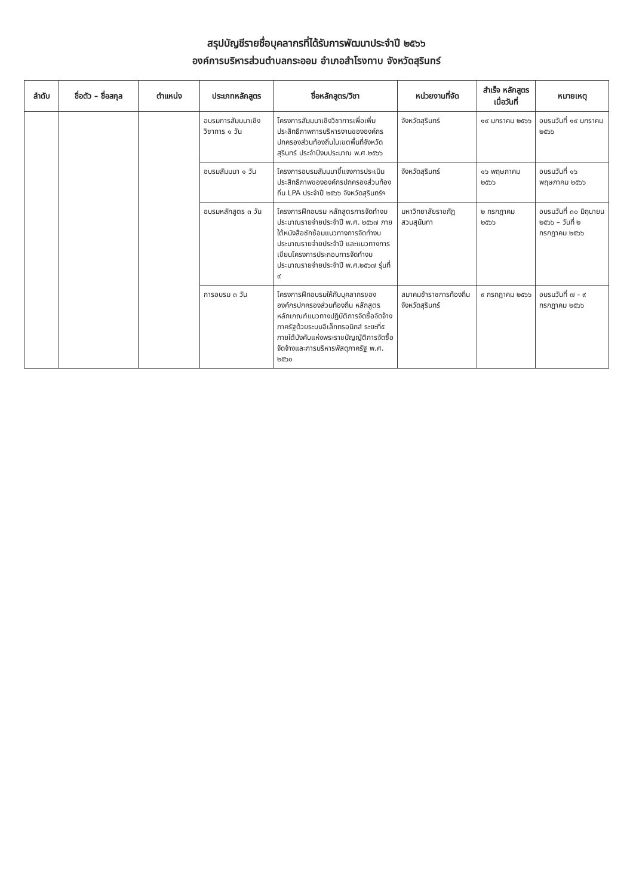สรุปบัญชีรายชื่อบุคลากรที่ได้รับการพัฒนาประจำปี ๒๕๖๖
องค์การบริหารส่วนตำบลกระออม อำเภอสำโรงทาบ จังหวัดสุรินทร์
| ลำดับ | ชื่อตัว – ชื่อสกุล | ตำแหน่ง | ประเภทหลักสูตร | ชื่อหลักสูตร/วิชา | หน่วยงานที่จัด | สำเร็จ หลักสูตร เมื่อวันที่ | หมายเหตุ |
| --- | --- | --- | --- | --- | --- | --- | --- |
| | | | อบรมการสัมมนาเชิงวิชาการ ๑ วัน | โครงการสัมมนาเชิงวิชาการเพื่อเพิ่มประสิทธิภาพการบริหารงานขององค์กรปกครองส่วนท้องถิ่นในเขตพื้นที่จังหวัดสุรินทร์ ประจำปีงบประมาณ พ.ศ.๒๕๖๖ | จังหวัดสุรินทร์ | ๑๙ มกราคม ๒๕๖๖ | อบรมวันที่ ๑๙ มกราคม ๒๕๖๖ |
| | | | อบรมสัมมนา ๑ วัน | โครงการอบรมสัมมนาชี้แจงการประเมินประสิทธิภาพขององค์กรปกครองส่วนท้องถิ่น LPA ประจำปี ๒๕๖๖ จังหวัดสุรินทร์ฯ | จังหวัดสุรินทร์ | ๑๖ พฤษภาคม ๒๕๖๖ | อบรมวันที่ ๑๖ พฤษภาคม ๒๕๖๖ |
| | | | อบรมหลักสูตร ๓ วัน | โครงการฝึกอบรม หลักสูตรการจัดทำงบประมาณรายจ่ายประจำปี พ.ศ. ๒๕๖๗ ภายใต้หนังสือซักซ้อมแนวทางการจัดทำงบประมาณรายจ่ายประจำปี และแนวทางการเขียนโครงการประกอบการจัดทำงบประมาณรายจ่ายประจำปี พ.ศ.๒๕๖๗ รุ่นที่ ๙ | มหาวิทยาลัยราชภัฏสวนสุนันทา | ๒ กรกฎาคม ๒๕๖๖ | อบรมวันที่ ๓๐ มิถุนายน ๒๕๖๖ – วันที่ ๒ กรกฎาคม ๒๕๖๖ |
| | | | การอบรม ๓ วัน | โครงการฝึกอบรมให้กับบุคลากรขององค์กรปกครองส่วนท้องถิ่น หลักสูตร หลักเกณฑ์แนวทางปฏิบัติการจัดซื้อจัดจ้างภาครัฐด้วยระบบอิเล็กทรอนิกส์ ระยะที่๕ ภายใต้บังคับแห่งพระราชบัญญัติการจัดซื้อจัดจ้างและการบริหารพัสดุภาครัฐ พ.ศ. ๒๕๖๐ | สมาคมข้าราชการท้องถิ่นจังหวัดสุรินทร์ | ๙ กรกฎาคม ๒๕๖๖ | อบรมวันที่ ๗ - ๙ กรกฎาคม ๒๕๖๖ |